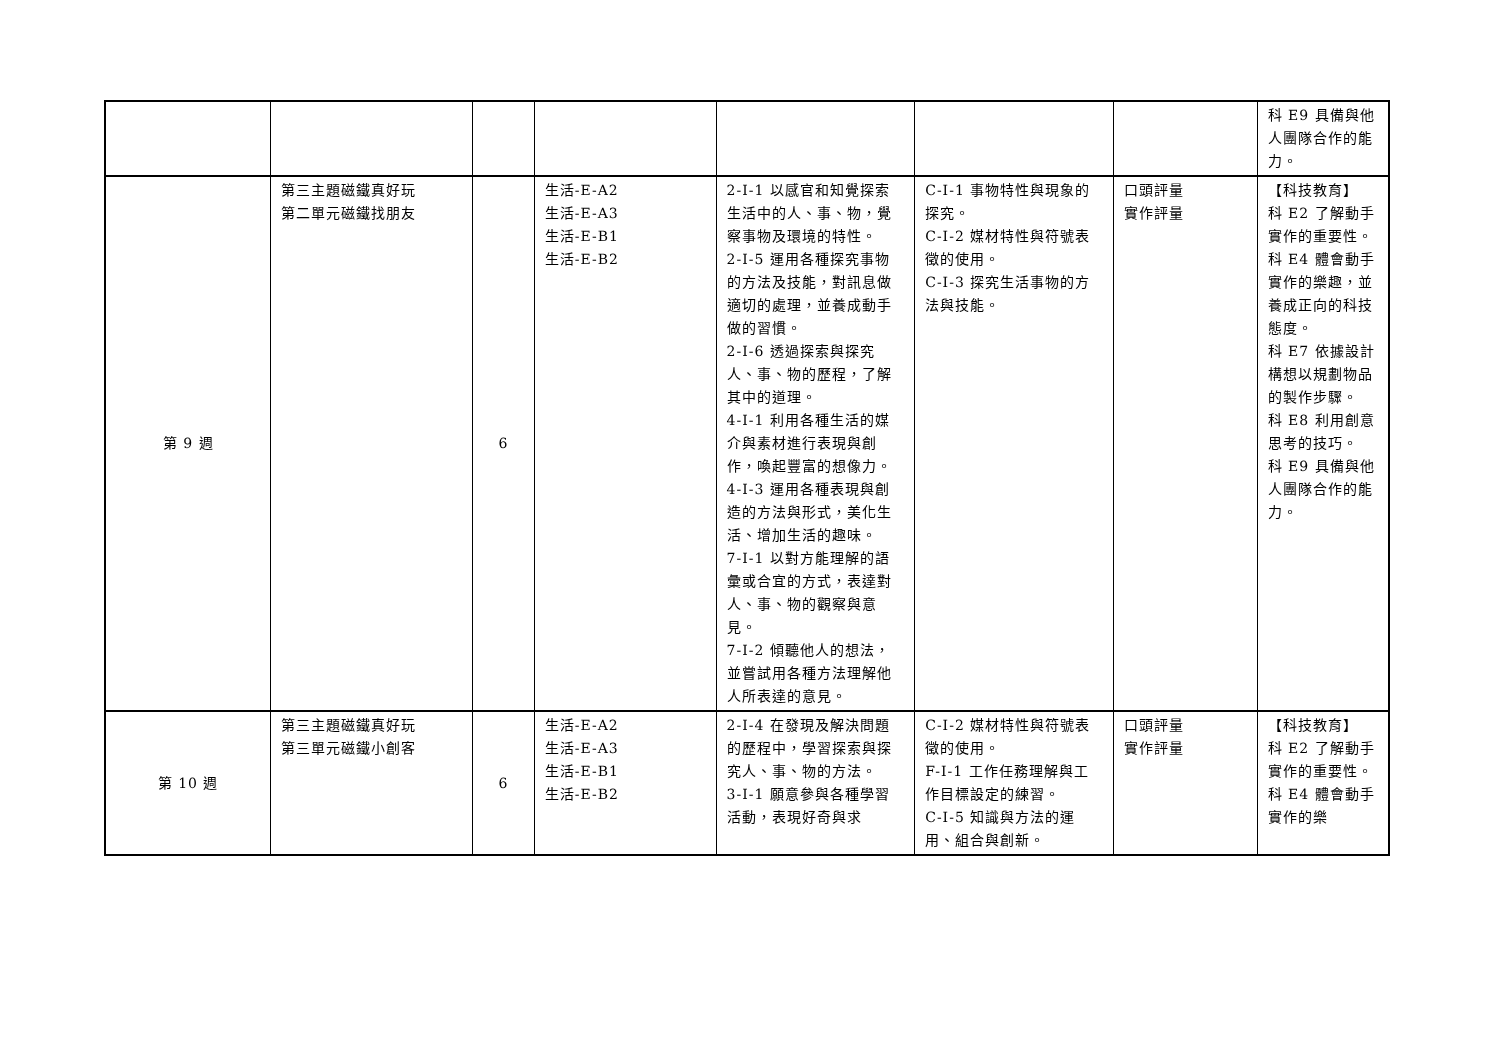| | | | | | | | 科 E9 具備與他人團隊合作的能力。 |
| 第 9 週 | 第三主題磁鐵真好玩 第二單元磁鐵找朋友 | 6 | 生活-E-A2 生活-E-A3 生活-E-B1 生活-E-B2 | 2-I-1 以感官和知覺探索生活中的人、事、物，覺察事物及環境的特性。 2-I-5 運用各種探究事物的方法及技能，對訊息做適切的處理，並養成動手做的習慣。 2-I-6 透過探索與探究人、事、物的歷程，了解其中的道理。 4-I-1 利用各種生活的媒介與素材進行表現與創作，喚起豐富的想像力。 4-I-3 運用各種表現與創造的方法與形式，美化生活、增加生活的趣味。 7-I-1 以對方能理解的語彙或合宜的方式，表達對人、事、物的觀察與意見。 7-I-2 傾聽他人的想法，並嘗試用各種方法理解他人所表達的意見。 | C-I-1 事物特性與現象的探究。 C-I-2 媒材特性與符號表徵的使用。 C-I-3 探究生活事物的方法與技能。 | 口頭評量 實作評量 | 【科技教育】 科 E2 了解動手實作的重要性。 科 E4 體會動手實作的樂趣，並養成正向的科技態度。 科 E7 依據設計構想以規劃物品的製作步驟。 科 E8 利用創意思考的技巧。 科 E9 具備與他人團隊合作的能力。 |
| 第 10 週 | 第三主題磁鐵真好玩 第三單元磁鐵小創客 | 6 | 生活-E-A2 生活-E-A3 生活-E-B1 生活-E-B2 | 2-I-4 在發現及解決問題的歷程中，學習探索與探究人、事、物的方法。 3-I-1 願意參與各種學習活動，表現好奇與求 | C-I-2 媒材特性與符號表徵的使用。 F-I-1 工作任務理解與工作目標設定的練習。 C-I-5 知識與方法的運用、組合與創新。 | 口頭評量 實作評量 | 【科技教育】 科 E2 了解動手實作的重要性。 科 E4 體會動手實作的樂 |